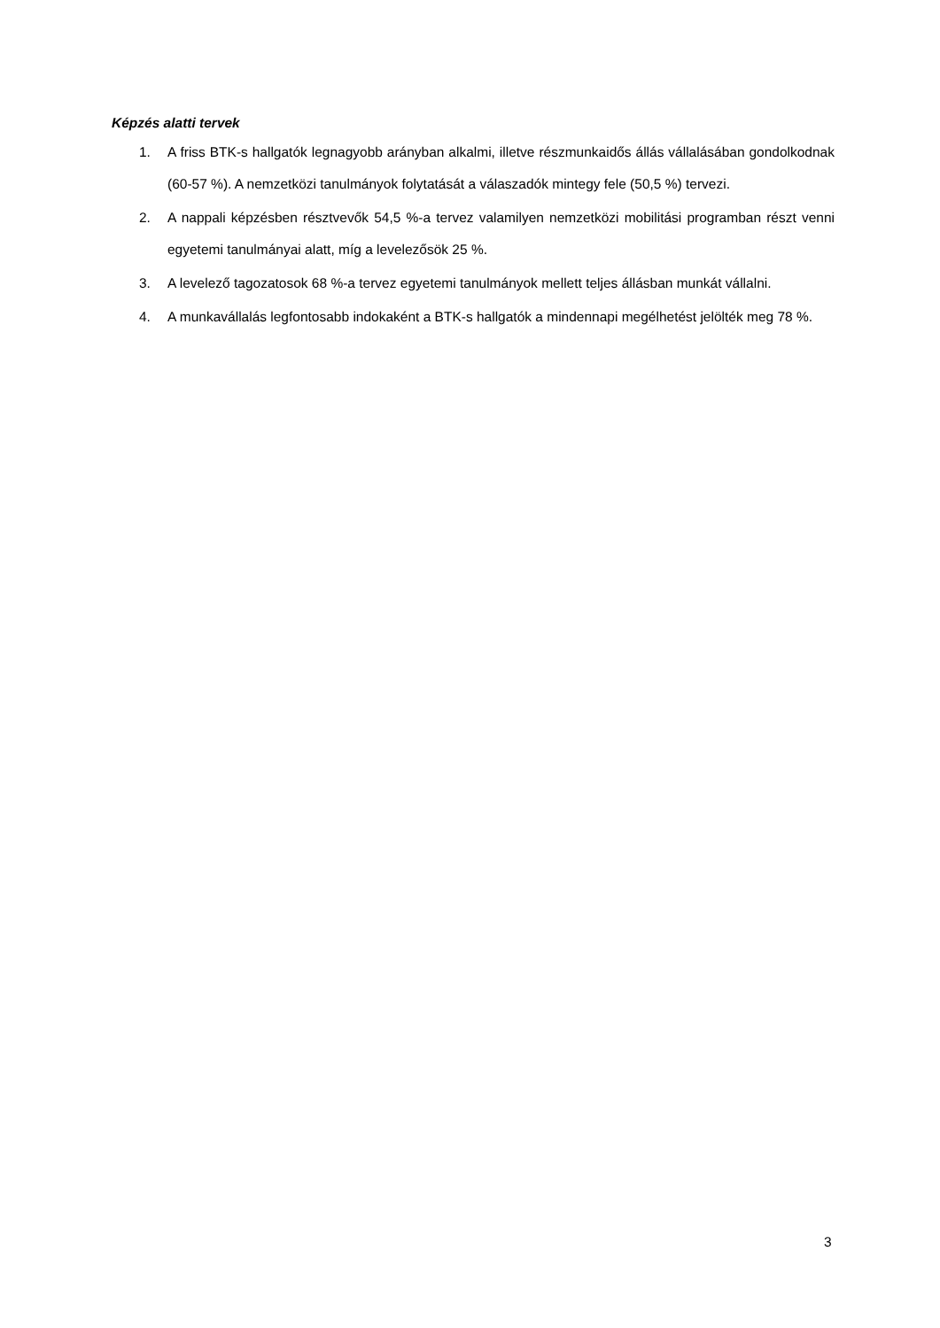Képzés alatti tervek
1. A friss BTK-s hallgatók legnagyobb arányban alkalmi, illetve részmunkaidős állás vállalásában gondolkodnak (60-57 %). A nemzetközi tanulmányok folytatását a válaszadók mintegy fele (50,5 %) tervezi.
2. A nappali képzésben résztvevők 54,5 %-a tervez valamilyen nemzetközi mobilitási programban részt venni egyetemi tanulmányai alatt, míg a levelezősök 25 %.
3. A levelező tagozatosok 68 %-a tervez egyetemi tanulmányok mellett teljes állásban munkát vállalni.
4. A munkavállalás legfontosabb indokaként a BTK-s hallgatók a mindennapi megélhetést jelölték meg 78 %.
3